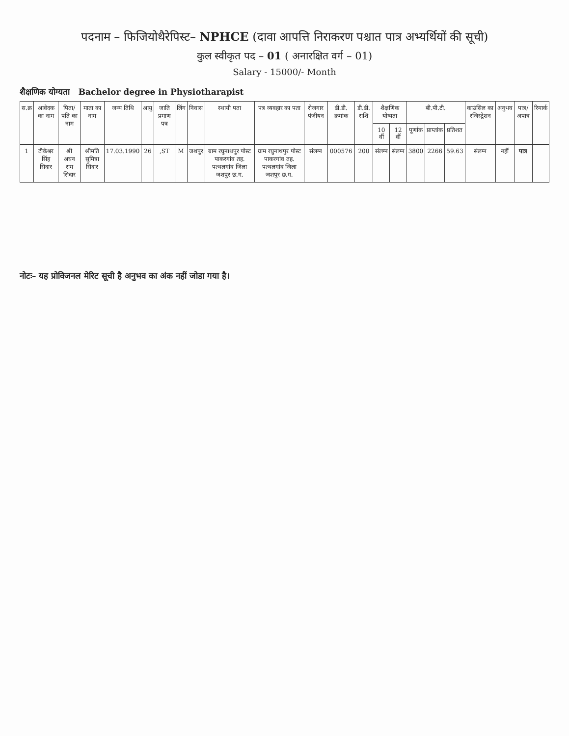पदनाम – फिजियोथैरेपिस्ट– NPHCE (दावा आपत्ति निराकरण पश्चात पात्र अभ्यर्थियों की सूची)
कुल स्वीकृत पद – 01 ( अनारक्षित वर्ग – 01)
Salary - 15000/- Month
शैक्षणिक योग्यता Bachelor degree in Physiotharapist
| स.क्र | आवेदक का नाम | पिता/पति का नाम | माता का नाम | जन्म तिथि | आयु | जाति प्रमाण पत्र | लिंग | निवास | स्थायी पता | पत्र व्यवहार का पता | रोजगार पंजीयन | डी.डी. क्रमांक | डी.डी. राशि | शैक्षणिक योग्यता | | बी.पी.टी. | | | काउंसिल का रजिस्ट्रेशन | अनुभव | पात्र/अपात्र | रिमार्क |
| --- | --- | --- | --- | --- | --- | --- | --- | --- | --- | --- | --- | --- | --- | --- | --- | --- | --- | --- | --- | --- | --- | --- |
| | | | | | | | | | | | | | | 10 वीं | 12 वीं | पूर्णांक | प्राप्तांक | प्रतिशत | | | | |
| 1 | टीकेश्वर सिंह सिदार | श्री अघन राम सिदार | श्रीमति सुमित्रा सिदार | 17.03.1990 | 26 | ,ST | M | जशपुर | ग्राम रघुनाथपुर पोस्ट पाकरगांव तह. पत्थलगांव जिला जशपुर छ.ग. | ग्राम रघुनाथपुर पोस्ट पाकरगांव तह. पत्थलगांव जिला जशपुर छ.ग. | संलग्न | 000576 | 200 | संलग्न | संलग्न | 3800 | 2266 | 59.63 | संलग्न | नहीं | पात्र | |
नोटः– यह प्रोविजनल मेरिट सूची है अनुभव का अंक नहीं जोडा गया है।